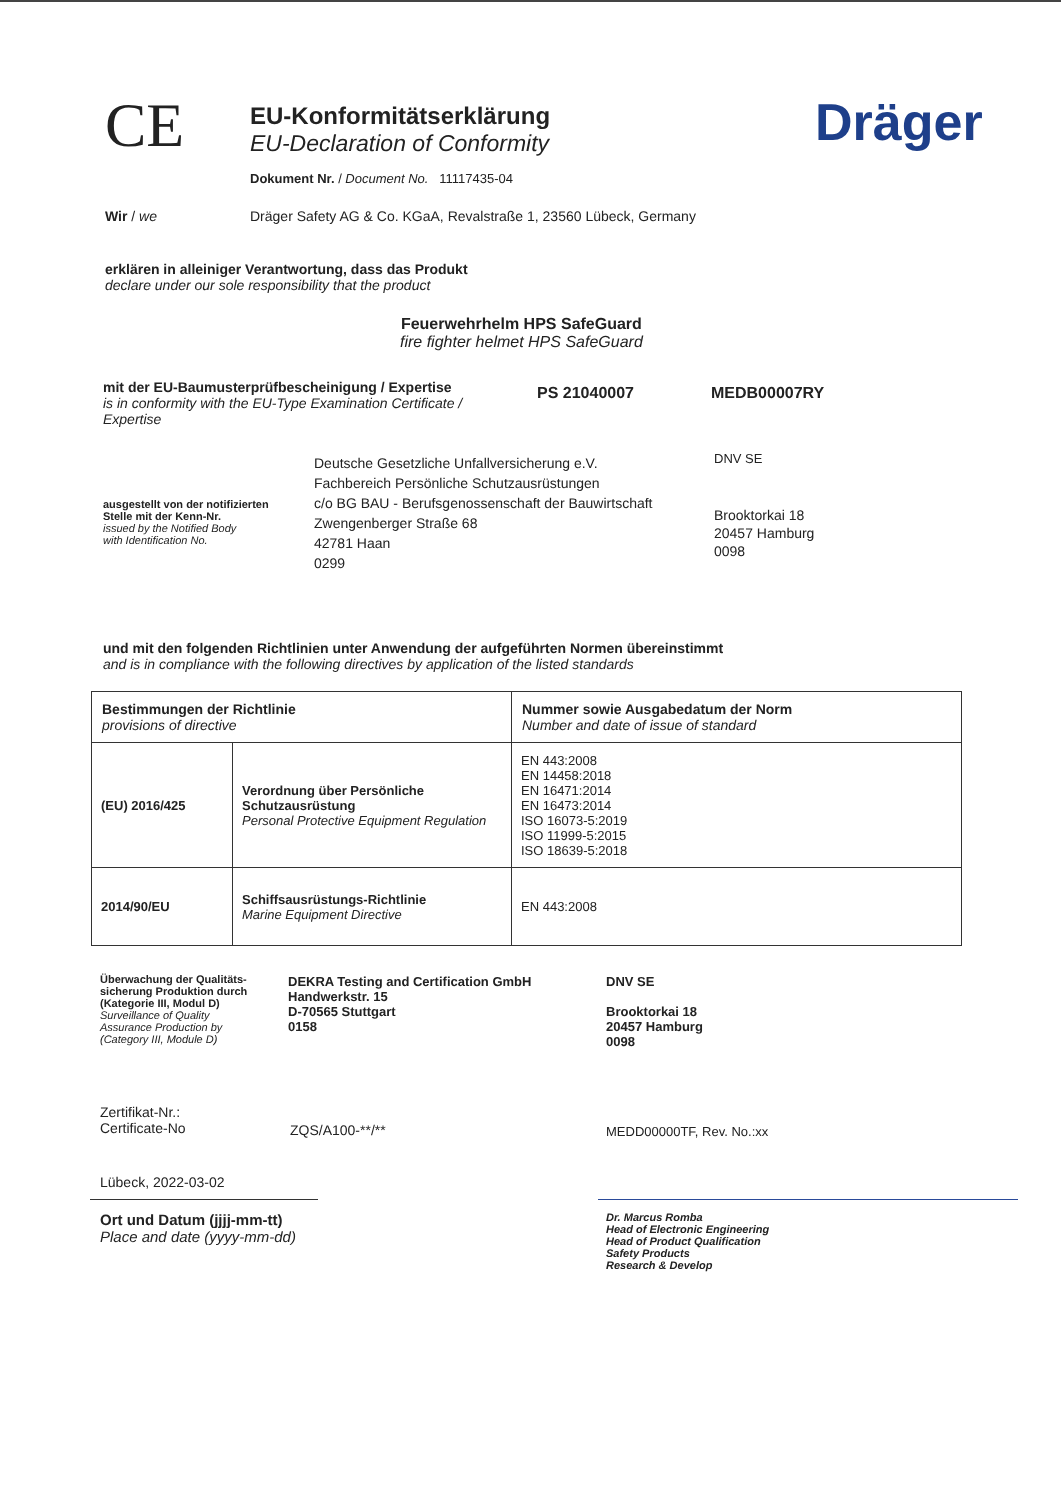CE
EU-Konformitätserklärung
EU-Declaration of Conformity
Dokument Nr. / Document No. 11117435-04
Dräger
Wir / we Dräger Safety AG & Co. KGaA, Revalstraße 1, 23560 Lübeck, Germany
erklären in alleiniger Verantwortung, dass das Produkt
declare under our sole responsibility that the product
Feuerwehrhelm HPS SafeGuard
fire fighter helmet HPS SafeGuard
mit der EU-Baumusterprüfbescheinigung / Expertise
is in conformity with the EU-Type Examination Certificate / Expertise
PS 21040007 MEDB00007RY
ausgestellt von der notifizierten
Stelle mit der Kenn-Nr.
issued by the Notified Body
with Identification No.
Deutsche Gesetzliche Unfallversicherung e.V.
Fachbereich Persönliche Schutzausrüstungen
c/o BG BAU - Berufsgenossenschaft der Bauwirtschaft
Zwengenberger Straße 68
42781 Haan
0299
DNV SE
Brooktorkai 18
20457 Hamburg
0098
und mit den folgenden Richtlinien unter Anwendung der aufgeführten Normen übereinstimmt
and is in compliance with the following directives by application of the listed standards
| Bestimmungen der Richtlinie provisions of directive | | Nummer sowie Ausgabedatum der Norm Number and date of issue of standard |
| --- | --- | --- |
| (EU) 2016/425 | Verordnung über Persönliche Schutzausrüstung Personal Protective Equipment Regulation | EN 443:2008 EN 14458:2018 EN 16471:2014 EN 16473:2014 ISO 16073-5:2019 ISO 11999-5:2015 ISO 18639-5:2018 |
| 2014/90/EU | Schiffsausrüstungs-Richtlinie Marine Equipment Directive | EN 443:2008 |
Überwachung der Qualitäts-
sicherung Produktion durch
(Kategorie III, Modul D)
Surveillance of Quality
Assurance Production by
(Category III, Module D)
DEKRA Testing and Certification GmbH
Handwerkstr. 15
D-70565 Stuttgart
0158
DNV SE
Brooktorkai 18
20457 Hamburg
0098
Zertifikat-Nr.:
Certificate-No
ZQS/A100-**/** MEDD00000TF, Rev. No.:xx
Lübeck, 2022-03-02
Ort und Datum (jjjj-mm-tt)
Place and date (yyyy-mm-dd)
Dr. Marcus Romba
Head of Electronic Engineering
Head of Product Qualification
Safety Products
Research & Develop